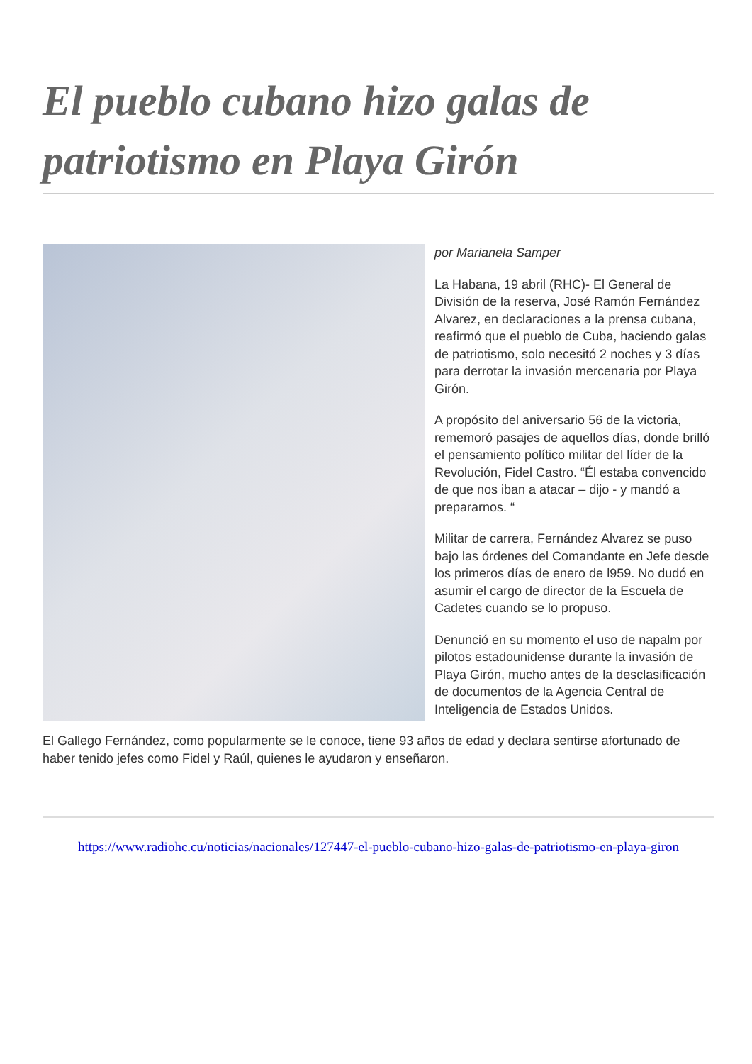El pueblo cubano hizo galas de patriotismo en Playa Girón
por Marianela Samper
La Habana, 19 abril (RHC)- El General de División de la reserva, José Ramón Fernández Alvarez, en declaraciones a la prensa cubana, reafirmó que el pueblo de Cuba, haciendo galas de patriotismo, solo necesitó 2 noches y 3 días para derrotar la invasión mercenaria por Playa Girón.
A propósito del aniversario 56 de la victoria, rememoró pasajes de aquellos días, donde brilló el pensamiento político militar del líder de la Revolución, Fidel Castro. “Él estaba convencido de que nos iban a atacar – dijo - y mandó a prepararnos. “
Militar de carrera, Fernández Alvarez se puso bajo las órdenes del Comandante en Jefe desde los primeros días de enero de l959. No dudó en asumir el cargo de director de la Escuela de Cadetes cuando se lo propuso.
Denunció en su momento el uso de napalm por pilotos estadounidense durante la invasión de Playa Girón, mucho antes de la desclasificación de documentos de la Agencia Central de Inteligencia de Estados Unidos.
El Gallego Fernández, como popularmente se le conoce, tiene 93 años de edad y declara sentirse afortunado de haber tenido jefes como Fidel y Raúl, quienes le ayudaron y enseñaron.
https://www.radiohc.cu/noticias/nacionales/127447-el-pueblo-cubano-hizo-galas-de-patriotismo-en-playa-giron